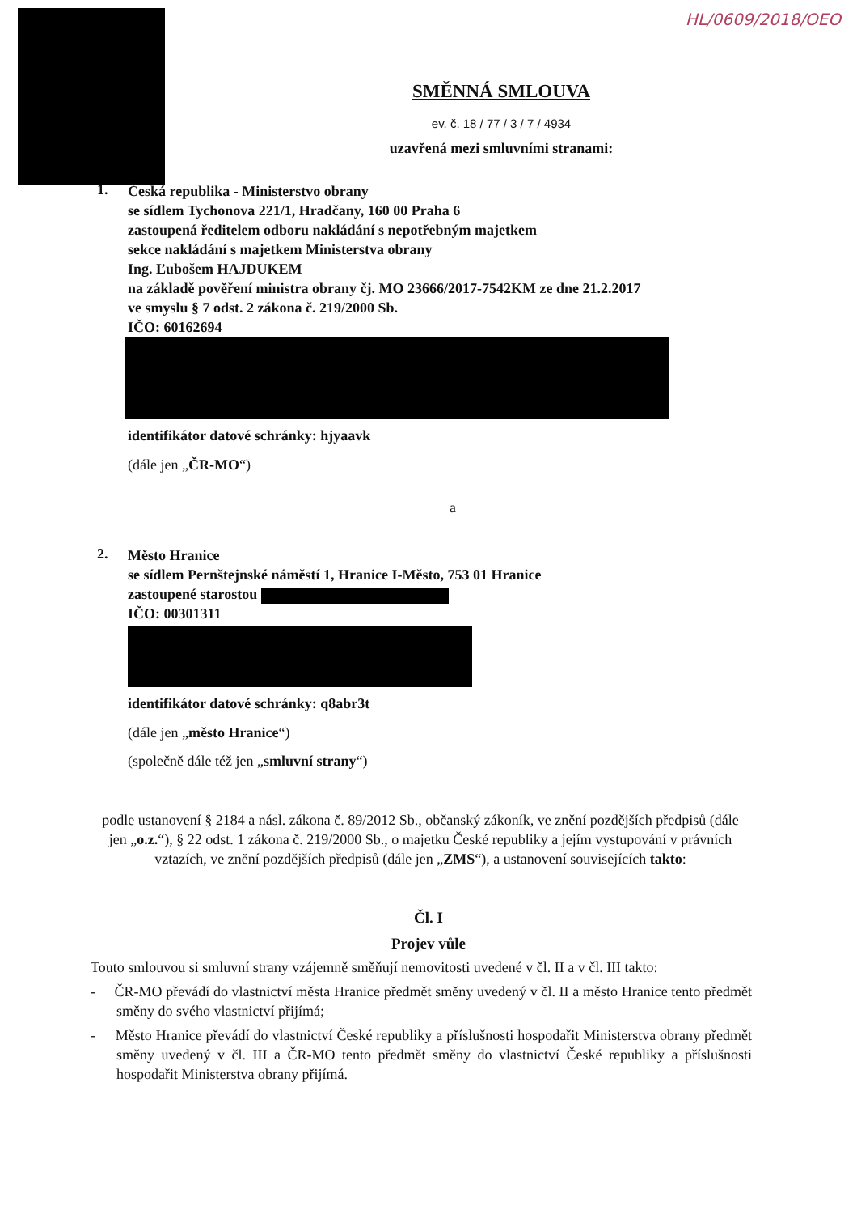HL/0609/2018/OEO
SMĚNNÁ SMLOUVA
ev. č. 18 / 77 / 3 / 7 / 4934
uzavřená mezi smluvními stranami:
1.
Česká republika - Ministerstvo obrany
se sídlem Tychonova 221/1, Hradčany, 160 00 Praha 6
zastoupená ředitelem odboru nakládání s nepotřebným majetkem
sekce nakládání s majetkem Ministerstva obrany
Ing. Ľubošem HAJDUKEM
na základě pověření ministra obrany čj. MO 23666/2017-7542KM ze dne 21.2.2017
ve smyslu § 7 odst. 2 zákona č. 219/2000 Sb.
IČO: 60162694
identifikátor datové schránky: hjyaavk
(dále jen „ČR-MO“)
a
2.
Město Hranice
se sídlem Pernštejnské náměstí 1, Hranice I-Město, 753 01 Hranice
zastoupené starostou
IČO: 00301311
identifikátor datové schránky: q8abr3t
(dále jen „město Hranice“)
(společně dále též jen „smluvní strany“)
podle ustanovení § 2184 a násl. zákona č. 89/2012 Sb., občanský zákoník, ve znění pozdějších předpisů (dále jen „o.z.“), § 22 odst. 1 zákona č. 219/2000 Sb., o majetku České republiky a jejím vystupování v právních vztazích, ve znění pozdějších předpisů (dále jen „ZMS“), a ustanovení souvisejících takto:
Čl. I
Projev vůle
Touto smlouvou si smluvní strany vzájemně směňují nemovitosti uvedené v čl. II a v čl. III takto:
- ČR-MO převádí do vlastnictví města Hranice předmět směny uvedený v čl. II a město Hranice tento předmět směny do svého vlastnictví přijímá;
- Město Hranice převádí do vlastnictví České republiky a příslušnosti hospodařit Ministerstva obrany předmět směny uvedený v čl. III a ČR-MO tento předmět směny do vlastnictví České republiky a příslušnosti hospodařit Ministerstva obrany přijímá.